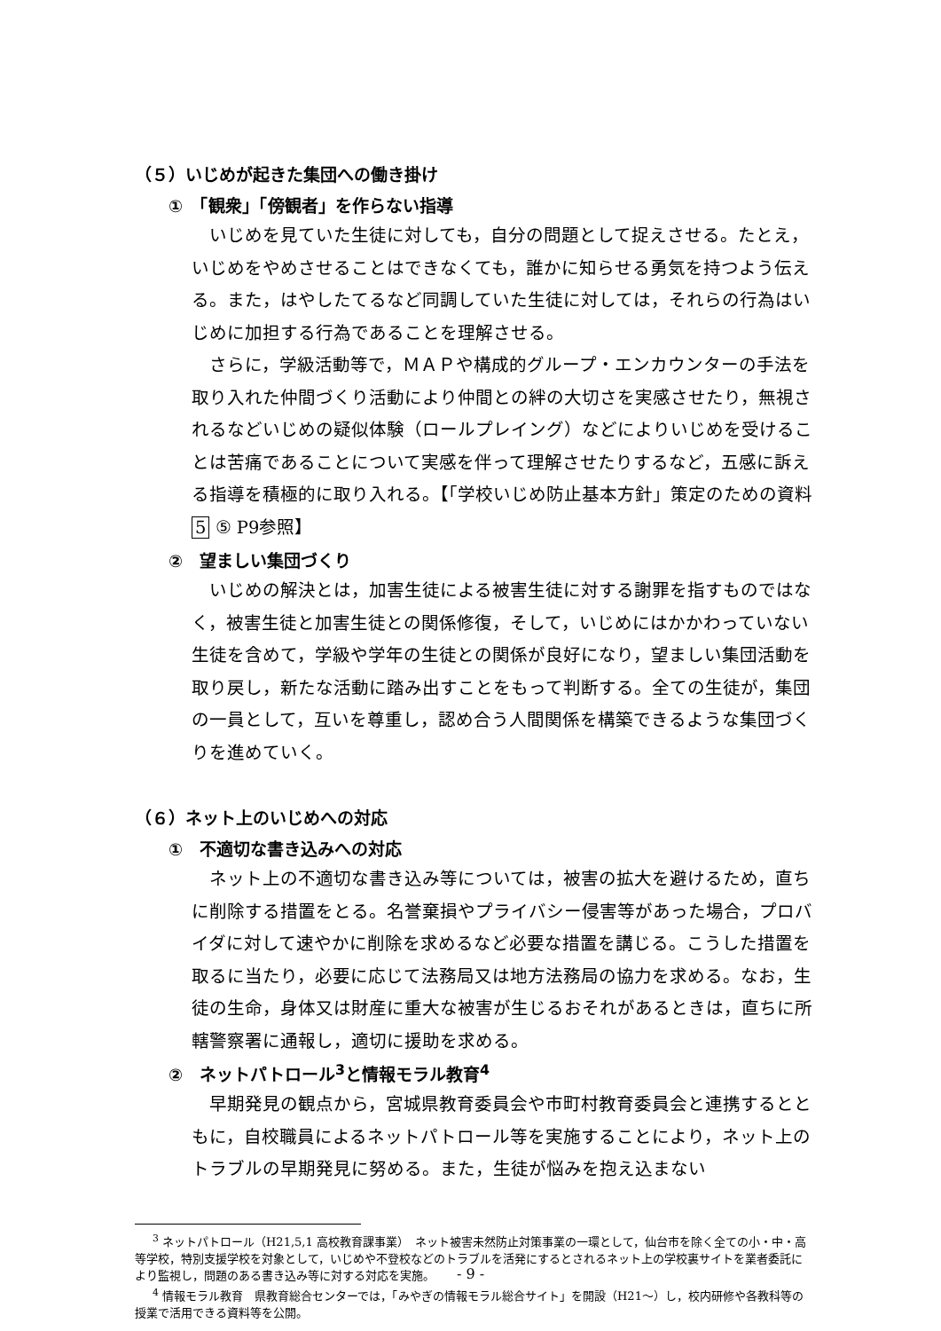（５）いじめが起きた集団への働き掛け
①　「観衆」「傍観者」を作らない指導
いじめを見ていた生徒に対しても，自分の問題として捉えさせる。たとえ，いじめをやめさせることはできなくても，誰かに知らせる勇気を持つよう伝える。また，はやしたてるなど同調していた生徒に対しては，それらの行為はいじめに加担する行為であることを理解させる。
さらに，学級活動等で，ＭＡＰや構成的グループ・エンカウンターの手法を取り入れた仲間づくり活動により仲間との絆の大切さを実感させたり，無視されるなどいじめの疑似体験（ロールプレイング）などによりいじめを受けることは苦痛であることについて実感を伴って理解させたりするなど，五感に訴える指導を積極的に取り入れる。【「学校いじめ防止基本方針」策定のための資料 5 ⑤ P9参照】
②　望ましい集団づくり
いじめの解決とは，加害生徒による被害生徒に対する謝罪を指すものではなく，被害生徒と加害生徒との関係修復，そして，いじめにはかかわっていない生徒を含めて，学級や学年の生徒との関係が良好になり，望ましい集団活動を取り戻し，新たな活動に踏み出すことをもって判断する。全ての生徒が，集団の一員として，互いを尊重し，認め合う人間関係を構築できるような集団づくりを進めていく。
（６）ネット上のいじめへの対応
①　不適切な書き込みへの対応
ネット上の不適切な書き込み等については，被害の拡大を避けるため，直ちに削除する措置をとる。名誉棄損やプライバシー侵害等があった場合，プロバイダに対して速やかに削除を求めるなど必要な措置を講じる。こうした措置を取るに当たり，必要に応じて法務局又は地方法務局の協力を求める。なお，生徒の生命，身体又は財産に重大な被害が生じるおそれがあるときは，直ちに所轄警察署に通報し，適切に援助を求める。
②　ネットパトロール<sup>3</sup>と情報モラル教育<sup>4</sup>
早期発見の観点から，宮城県教育委員会や市町村教育委員会と連携するとともに，自校職員によるネットパトロール等を実施することにより，ネット上のトラブルの早期発見に努める。また，生徒が悩みを抱え込まない
<sup>3</sup> ネットパトロール（H21,5,1 高校教育課事業）　ネット被害未然防止対策事業の一環として，仙台市を除く全ての小・中・高等学校，特別支援学校を対象として，いじめや不登校などのトラブルを活発にするとされるネット上の学校裏サイトを業者委託により監視し，問題のある書き込み等に対する対応を実施。
<sup>4</sup> 情報モラル教育　県教育総合センターでは，「みやぎの情報モラル総合サイト」を開設（H21～）し，校内研修や各教科等の授業で活用できる資料等を公開。
- 9 -